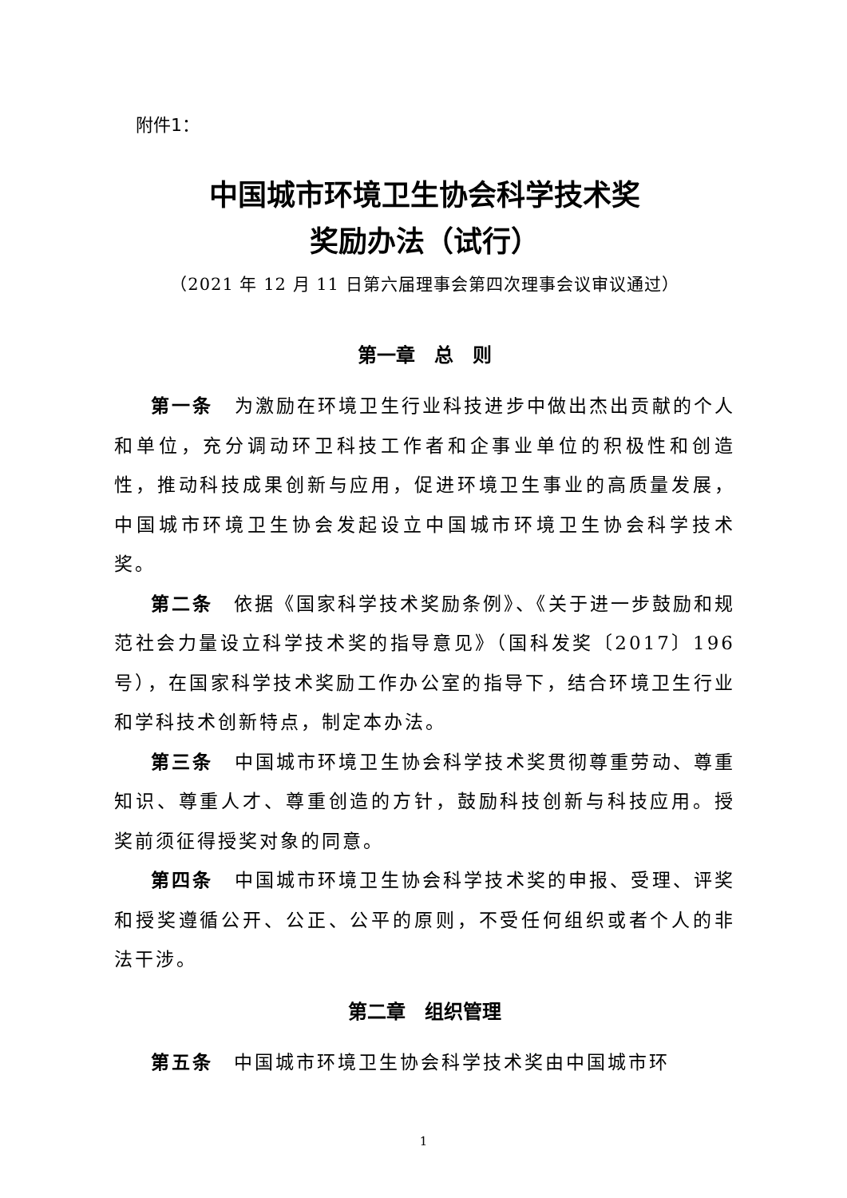附件1：
中国城市环境卫生协会科学技术奖
奖励办法（试行）
（2021 年 12 月 11 日第六届理事会第四次理事会议审议通过）
第一章　总　则
第一条　为激励在环境卫生行业科技进步中做出杰出贡献的个人和单位，充分调动环卫科技工作者和企事业单位的积极性和创造性，推动科技成果创新与应用，促进环境卫生事业的高质量发展，中国城市环境卫生协会发起设立中国城市环境卫生协会科学技术奖。
第二条　依据《国家科学技术奖励条例》、《关于进一步鼓励和规范社会力量设立科学技术奖的指导意见》（国科发奖〔2017〕196 号），在国家科学技术奖励工作办公室的指导下，结合环境卫生行业和学科技术创新特点，制定本办法。
第三条　中国城市环境卫生协会科学技术奖贯彻尊重劳动、尊重知识、尊重人才、尊重创造的方针，鼓励科技创新与科技应用。授奖前须征得授奖对象的同意。
第四条　中国城市环境卫生协会科学技术奖的申报、受理、评奖和授奖遵循公开、公正、公平的原则，不受任何组织或者个人的非法干涉。
第二章　组织管理
第五条　中国城市环境卫生协会科学技术奖由中国城市环
1